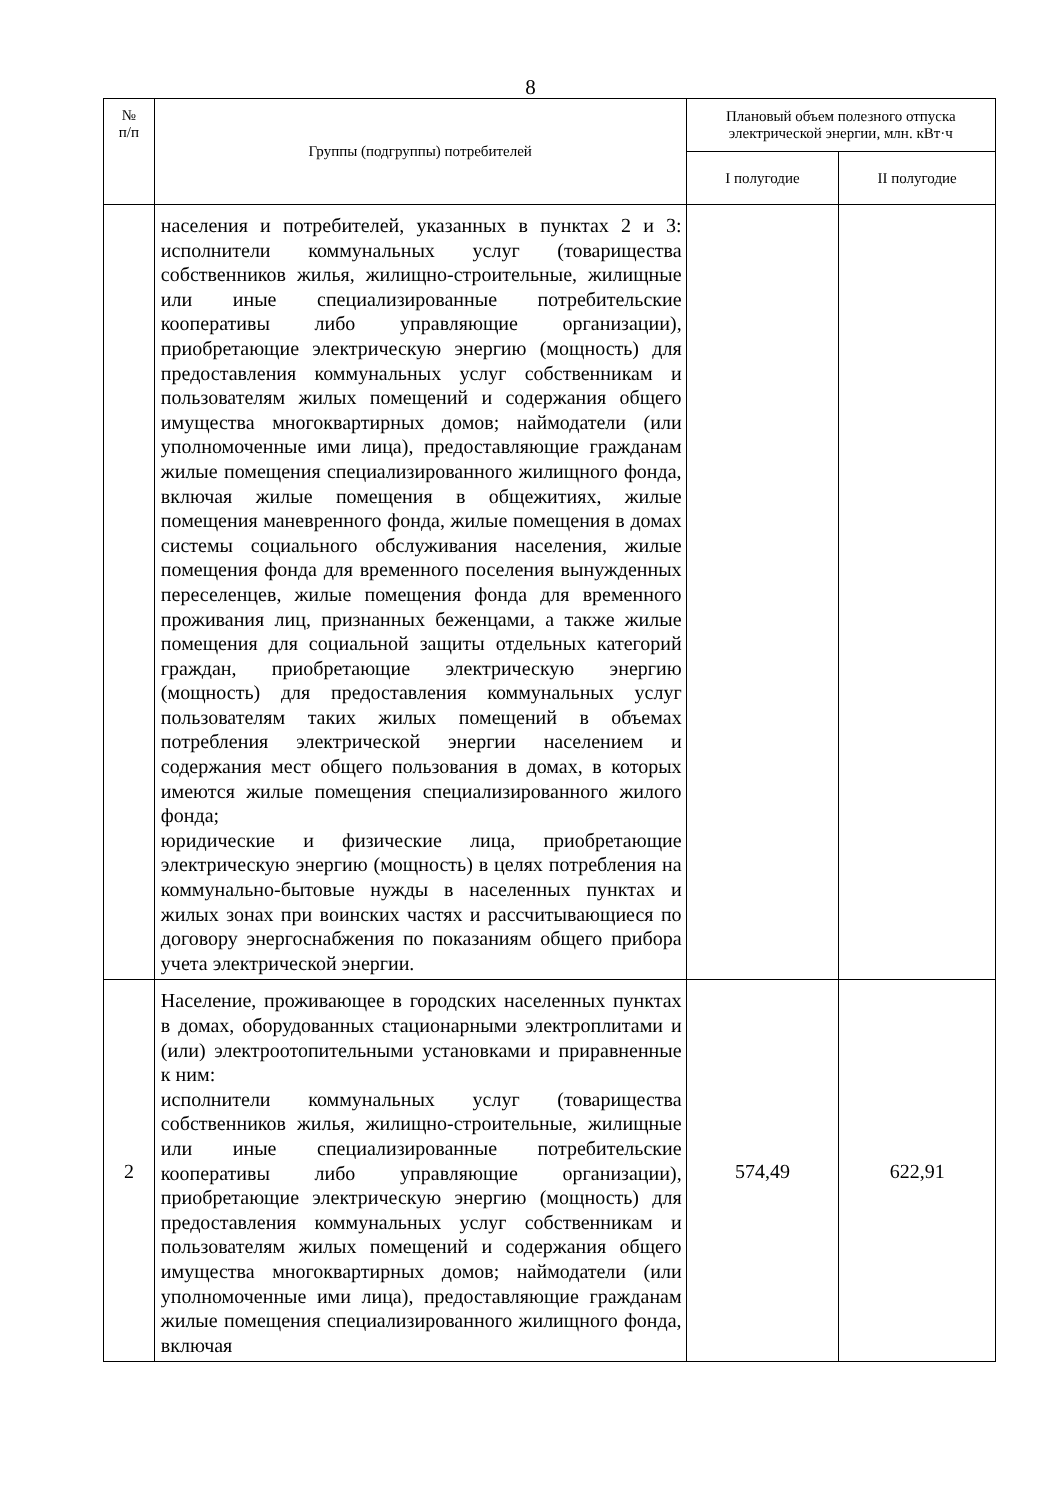8
| № п/п | Группы (подгруппы) потребителей | Плановый объем полезного отпуска электрической энергии, млн. кВт·ч | |
| --- | --- | --- | --- |
| | | I полугодие | II полугодие |
| | населения и потребителей, указанных в пунктах 2 и 3: исполнители коммунальных услуг (товарищества собственников жилья, жилищно-строительные, жилищные или иные специализированные потребительские кооперативы либо управляющие организации), приобретающие электрическую энергию (мощность) для предоставления коммунальных услуг собственникам и пользователям жилых помещений и содержания общего имущества многоквартирных домов; наймодатели (или уполномоченные ими лица), предоставляющие гражданам жилые помещения специализированного жилищного фонда, включая жилые помещения в общежитиях, жилые помещения маневренного фонда, жилые помещения в домах системы социального обслуживания населения, жилые помещения фонда для временного поселения вынужденных переселенцев, жилые помещения фонда для временного проживания лиц, признанных беженцами, а также жилые помещения для социальной защиты отдельных категорий граждан, приобретающие электрическую энергию (мощность) для предоставления коммунальных услуг пользователям таких жилых помещений в объемах потребления электрической энергии населением и содержания мест общего пользования в домах, в которых имеются жилые помещения специализированного жилого фонда; юридические и физические лица, приобретающие электрическую энергию (мощность) в целях потребления на коммунально-бытовые нужды в населенных пунктах и жилых зонах при воинских частях и рассчитывающиеся по договору энергоснабжения по показаниям общего прибора учета электрической энергии. | | |
| 2 | Население, проживающее в городских населенных пунктах в домах, оборудованных стационарными электроплитами и (или) электроотопительными установками и приравненные к ним: исполнители коммунальных услуг (товарищества собственников жилья, жилищно-строительные, жилищные или иные специализированные потребительские кооперативы либо управляющие организации), приобретающие электрическую энергию (мощность) для предоставления коммунальных услуг собственникам и пользователям жилых помещений и содержания общего имущества многоквартирных домов; наймодатели (или уполномоченные ими лица), предоставляющие гражданам жилые помещения специализированного жилищного фонда, включая | 574,49 | 622,91 |